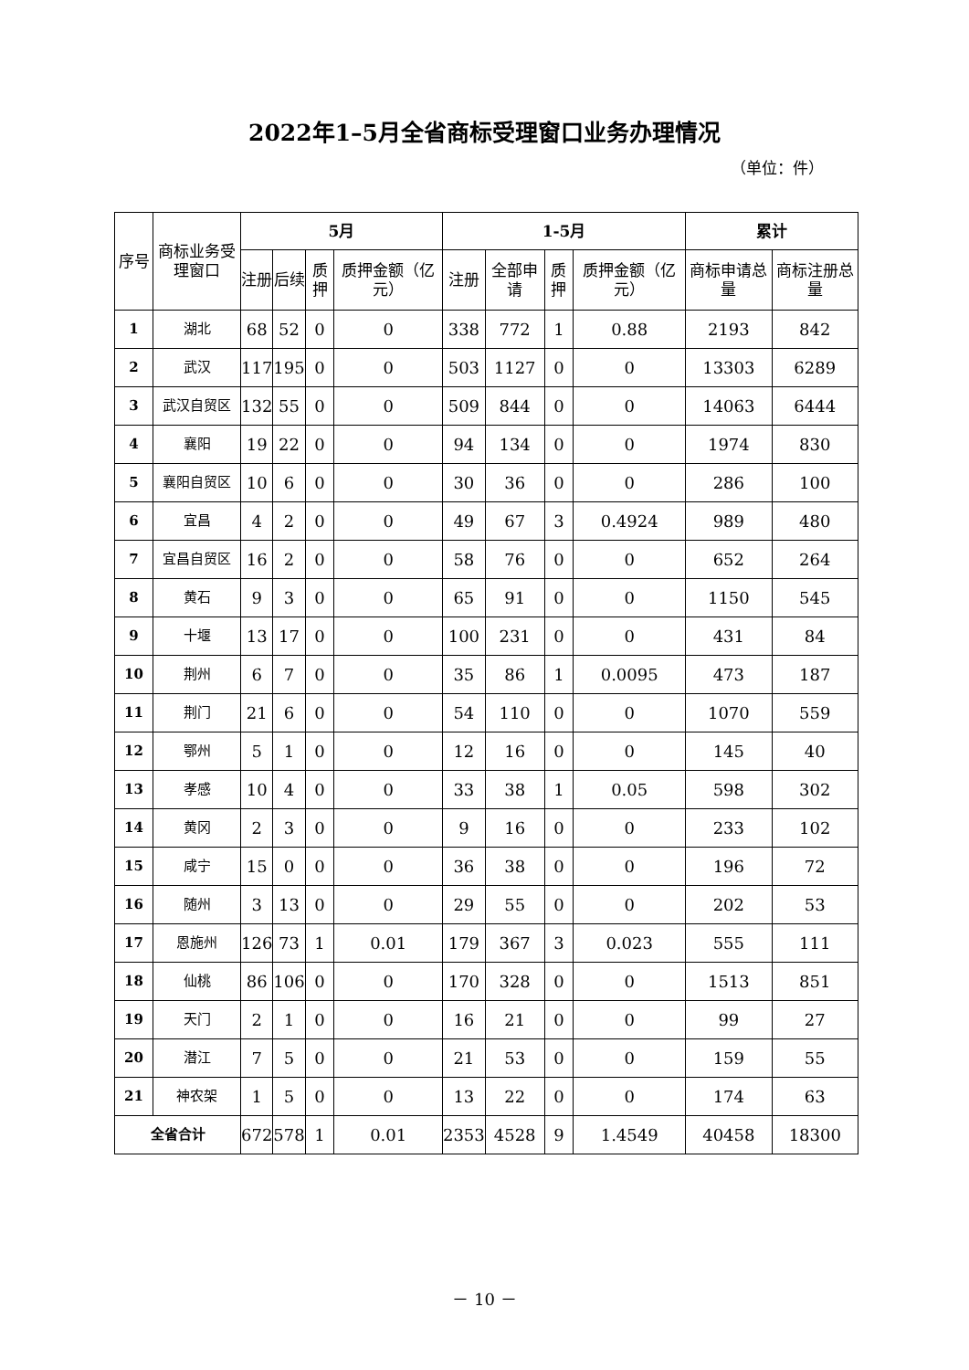2022年1–5月全省商标受理窗口业务办理情况
（单位：件）
| 序号 | 商标业务受理窗口 | 5月 | | | | 1-5月 | | | | 累计 | |
| --- | --- | --- | --- | --- | --- | --- | --- | --- | --- | --- | --- |
| | | 注册 | 后续 | 质押 | 质押金额（亿元） | 注册 | 全部申请 | 质押 | 质押金额（亿元） | 商标申请总量 | 商标注册总量 |
| 1 | 湖北 | 68 | 52 | 0 | 0 | 338 | 772 | 1 | 0.88 | 2193 | 842 |
| 2 | 武汉 | 117 | 195 | 0 | 0 | 503 | 1127 | 0 | 0 | 13303 | 6289 |
| 3 | 武汉自贸区 | 132 | 55 | 0 | 0 | 509 | 844 | 0 | 0 | 14063 | 6444 |
| 4 | 襄阳 | 19 | 22 | 0 | 0 | 94 | 134 | 0 | 0 | 1974 | 830 |
| 5 | 襄阳自贸区 | 10 | 6 | 0 | 0 | 30 | 36 | 0 | 0 | 286 | 100 |
| 6 | 宜昌 | 4 | 2 | 0 | 0 | 49 | 67 | 3 | 0.4924 | 989 | 480 |
| 7 | 宜昌自贸区 | 16 | 2 | 0 | 0 | 58 | 76 | 0 | 0 | 652 | 264 |
| 8 | 黄石 | 9 | 3 | 0 | 0 | 65 | 91 | 0 | 0 | 1150 | 545 |
| 9 | 十堰 | 13 | 17 | 0 | 0 | 100 | 231 | 0 | 0 | 431 | 84 |
| 10 | 荆州 | 6 | 7 | 0 | 0 | 35 | 86 | 1 | 0.0095 | 473 | 187 |
| 11 | 荆门 | 21 | 6 | 0 | 0 | 54 | 110 | 0 | 0 | 1070 | 559 |
| 12 | 鄂州 | 5 | 1 | 0 | 0 | 12 | 16 | 0 | 0 | 145 | 40 |
| 13 | 孝感 | 10 | 4 | 0 | 0 | 33 | 38 | 1 | 0.05 | 598 | 302 |
| 14 | 黄冈 | 2 | 3 | 0 | 0 | 9 | 16 | 0 | 0 | 233 | 102 |
| 15 | 咸宁 | 15 | 0 | 0 | 0 | 36 | 38 | 0 | 0 | 196 | 72 |
| 16 | 随州 | 3 | 13 | 0 | 0 | 29 | 55 | 0 | 0 | 202 | 53 |
| 17 | 恩施州 | 126 | 73 | 1 | 0.01 | 179 | 367 | 3 | 0.023 | 555 | 111 |
| 18 | 仙桃 | 86 | 106 | 0 | 0 | 170 | 328 | 0 | 0 | 1513 | 851 |
| 19 | 天门 | 2 | 1 | 0 | 0 | 16 | 21 | 0 | 0 | 99 | 27 |
| 20 | 潜江 | 7 | 5 | 0 | 0 | 21 | 53 | 0 | 0 | 159 | 55 |
| 21 | 神农架 | 1 | 5 | 0 | 0 | 13 | 22 | 0 | 0 | 174 | 63 |
| 全省合计 | | 672 | 578 | 1 | 0.01 | 2353 | 4528 | 9 | 1.4549 | 40458 | 18300 |
－ 10 －